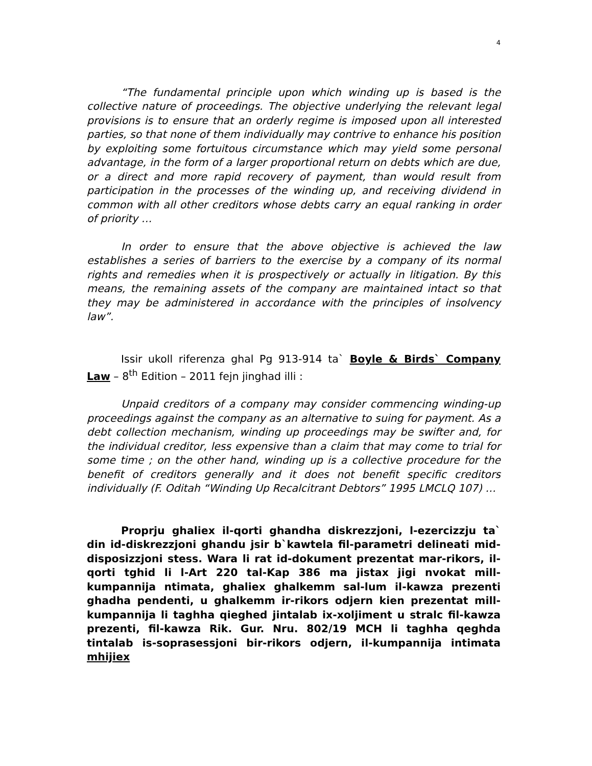4
“The fundamental principle upon which winding up is based is the collective nature of proceedings. The objective underlying the relevant legal provisions is to ensure that an orderly regime is imposed upon all interested parties, so that none of them individually may contrive to enhance his position by exploiting some fortuitous circumstance which may yield some personal advantage, in the form of a larger proportional return on debts which are due, or a direct and more rapid recovery of payment, than would result from participation in the processes of the winding up, and receiving dividend in common with all other creditors whose debts carry an equal ranking in order of priority …
In order to ensure that the above objective is achieved the law establishes a series of barriers to the exercise by a company of its normal rights and remedies when it is prospectively or actually in litigation. By this means, the remaining assets of the company are maintained intact so that they may be administered in accordance with the principles of insolvency law”.
Issir ukoll riferenza ghal Pg 913-914 ta` Boyle & Birds` Company Law – 8<sup>th</sup> Edition – 2011 fejn jinghad illi :
Unpaid creditors of a company may consider commencing winding-up proceedings against the company as an alternative to suing for payment. As a debt collection mechanism, winding up proceedings may be swifter and, for the individual creditor, less expensive than a claim that may come to trial for some time ; on the other hand, winding up is a collective procedure for the benefit of creditors generally and it does not benefit specific creditors individually (F. Oditah “Winding Up Recalcitrant Debtors” 1995 LMCLQ 107) …
Proprju ghaliex il-qorti ghandha diskrezzjoni, l-ezercizzju ta` din id-diskrezzjoni ghandu jsir b`kawtela fil-parametri delineati mid-disposizzjoni stess. Wara li rat id-dokument prezentat mar-rikors, il-qorti tghid li l-Art 220 tal-Kap 386 ma jistax jigi nvokat mill-kumpannija ntimata, ghaliex ghalkemm sal-lum il-kawza prezenti ghadha pendenti, u ghalkemm ir-rikors odjern kien prezentat mill-kumpannija li taghha qieghed jintalab ix-xoljiment u stralc fil-kawza prezenti, fil-kawza Rik. Gur. Nru. 802/19 MCH li taghha qeghda tintalab is-soprasessjoni bir-rikors odjern, il-kumpannija intimata mhijiex